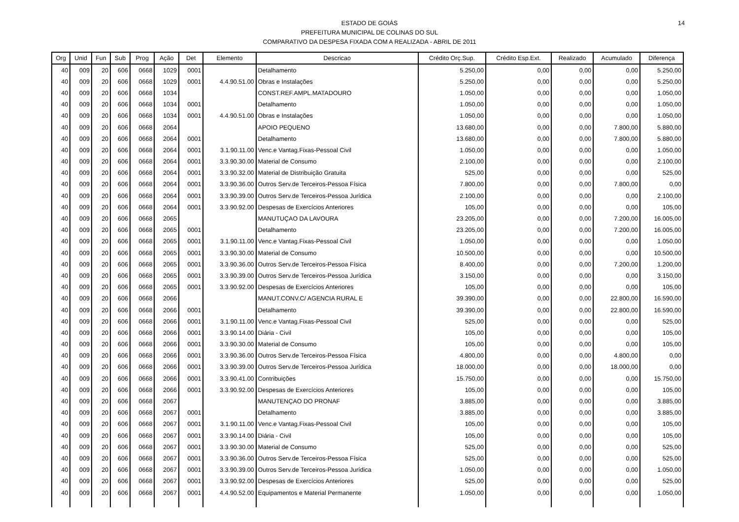14
ESTADO DE GOIÁS
PREFEITURA MUNICIPAL DE COLINAS DO SUL
COMPARATIVO DA DESPESA FIXADA COM A REALIZADA - ABRIL DE 2011
| Org | Unid | Fun | Sub | Prog | Ação | Det | Elemento | Descricao | Crédito Orç.Sup. | Crédito Esp.Ext. | Realizado | Acumulado | Diferença |
| --- | --- | --- | --- | --- | --- | --- | --- | --- | --- | --- | --- | --- | --- |
| 40 | 009 | 20 | 606 | 0668 | 1029 | 0001 | | Detalhamento | 5.250,00 | 0,00 | 0,00 | 0,00 | 5.250,00 |
| 40 | 009 | 20 | 606 | 0668 | 1029 | 0001 | 4.4.90.51.00 | Obras e Instalações | 5.250,00 | 0,00 | 0,00 | 0,00 | 5.250,00 |
| 40 | 009 | 20 | 606 | 0668 | 1034 | | | CONST.REF.AMPL.MATADOURO | 1.050,00 | 0,00 | 0,00 | 0,00 | 1.050,00 |
| 40 | 009 | 20 | 606 | 0668 | 1034 | 0001 | | Detalhamento | 1.050,00 | 0,00 | 0,00 | 0,00 | 1.050,00 |
| 40 | 009 | 20 | 606 | 0668 | 1034 | 0001 | 4.4.90.51.00 | Obras e Instalações | 1.050,00 | 0,00 | 0,00 | 0,00 | 1.050,00 |
| 40 | 009 | 20 | 606 | 0668 | 2064 | | | APOIO PEQUENO | 13.680,00 | 0,00 | 0,00 | 7.800,00 | 5.880,00 |
| 40 | 009 | 20 | 606 | 0668 | 2064 | 0001 | | Detalhamento | 13.680,00 | 0,00 | 0,00 | 7.800,00 | 5.880,00 |
| 40 | 009 | 20 | 606 | 0668 | 2064 | 0001 | 3.1.90.11.00 | Venc.e Vantag.Fixas-Pessoal Civil | 1.050,00 | 0,00 | 0,00 | 0,00 | 1.050,00 |
| 40 | 009 | 20 | 606 | 0668 | 2064 | 0001 | 3.3.90.30.00 | Material de Consumo | 2.100,00 | 0,00 | 0,00 | 0,00 | 2.100,00 |
| 40 | 009 | 20 | 606 | 0668 | 2064 | 0001 | 3.3.90.32.00 | Material de Distribuição Gratuita | 525,00 | 0,00 | 0,00 | 0,00 | 525,00 |
| 40 | 009 | 20 | 606 | 0668 | 2064 | 0001 | 3.3.90.36.00 | Outros Serv.de Terceiros-Pessoa Física | 7.800,00 | 0,00 | 0,00 | 7.800,00 | 0,00 |
| 40 | 009 | 20 | 606 | 0668 | 2064 | 0001 | 3.3.90.39.00 | Outros Serv.de Terceiros-Pessoa Jurídica | 2.100,00 | 0,00 | 0,00 | 0,00 | 2.100,00 |
| 40 | 009 | 20 | 606 | 0668 | 2064 | 0001 | 3.3.90.92.00 | Despesas de Exercícios Anteriores | 105,00 | 0,00 | 0,00 | 0,00 | 105,00 |
| 40 | 009 | 20 | 606 | 0668 | 2065 | | | MANUTUÇAO DA LAVOURA | 23.205,00 | 0,00 | 0,00 | 7.200,00 | 16.005,00 |
| 40 | 009 | 20 | 606 | 0668 | 2065 | 0001 | | Detalhamento | 23.205,00 | 0,00 | 0,00 | 7.200,00 | 16.005,00 |
| 40 | 009 | 20 | 606 | 0668 | 2065 | 0001 | 3.1.90.11.00 | Venc.e Vantag.Fixas-Pessoal Civil | 1.050,00 | 0,00 | 0,00 | 0,00 | 1.050,00 |
| 40 | 009 | 20 | 606 | 0668 | 2065 | 0001 | 3.3.90.30.00 | Material de Consumo | 10.500,00 | 0,00 | 0,00 | 0,00 | 10.500,00 |
| 40 | 009 | 20 | 606 | 0668 | 2065 | 0001 | 3.3.90.36.00 | Outros Serv.de Terceiros-Pessoa Física | 8.400,00 | 0,00 | 0,00 | 7.200,00 | 1.200,00 |
| 40 | 009 | 20 | 606 | 0668 | 2065 | 0001 | 3.3.90.39.00 | Outros Serv.de Terceiros-Pessoa Jurídica | 3.150,00 | 0,00 | 0,00 | 0,00 | 3.150,00 |
| 40 | 009 | 20 | 606 | 0668 | 2065 | 0001 | 3.3.90.92.00 | Despesas de Exercícios Anteriores | 105,00 | 0,00 | 0,00 | 0,00 | 105,00 |
| 40 | 009 | 20 | 606 | 0668 | 2066 | | | MANUT.CONV.C/ AGENCIA RURAL E | 39.390,00 | 0,00 | 0,00 | 22.800,00 | 16.590,00 |
| 40 | 009 | 20 | 606 | 0668 | 2066 | 0001 | | Detalhamento | 39.390,00 | 0,00 | 0,00 | 22.800,00 | 16.590,00 |
| 40 | 009 | 20 | 606 | 0668 | 2066 | 0001 | 3.1.90.11.00 | Venc.e Vantag.Fixas-Pessoal Civil | 525,00 | 0,00 | 0,00 | 0,00 | 525,00 |
| 40 | 009 | 20 | 606 | 0668 | 2066 | 0001 | 3.3.90.14.00 | Diária - Civil | 105,00 | 0,00 | 0,00 | 0,00 | 105,00 |
| 40 | 009 | 20 | 606 | 0668 | 2066 | 0001 | 3.3.90.30.00 | Material de Consumo | 105,00 | 0,00 | 0,00 | 0,00 | 105,00 |
| 40 | 009 | 20 | 606 | 0668 | 2066 | 0001 | 3.3.90.36.00 | Outros Serv.de Terceiros-Pessoa Física | 4.800,00 | 0,00 | 0,00 | 4.800,00 | 0,00 |
| 40 | 009 | 20 | 606 | 0668 | 2066 | 0001 | 3.3.90.39.00 | Outros Serv.de Terceiros-Pessoa Jurídica | 18.000,00 | 0,00 | 0,00 | 18.000,00 | 0,00 |
| 40 | 009 | 20 | 606 | 0668 | 2066 | 0001 | 3.3.90.41.00 | Contribuições | 15.750,00 | 0,00 | 0,00 | 0,00 | 15.750,00 |
| 40 | 009 | 20 | 606 | 0668 | 2066 | 0001 | 3.3.90.92.00 | Despesas de Exercícios Anteriores | 105,00 | 0,00 | 0,00 | 0,00 | 105,00 |
| 40 | 009 | 20 | 606 | 0668 | 2067 | | | MANUTENÇAO DO PRONAF | 3.885,00 | 0,00 | 0,00 | 0,00 | 3.885,00 |
| 40 | 009 | 20 | 606 | 0668 | 2067 | 0001 | | Detalhamento | 3.885,00 | 0,00 | 0,00 | 0,00 | 3.885,00 |
| 40 | 009 | 20 | 606 | 0668 | 2067 | 0001 | 3.1.90.11.00 | Venc.e Vantag.Fixas-Pessoal Civil | 105,00 | 0,00 | 0,00 | 0,00 | 105,00 |
| 40 | 009 | 20 | 606 | 0668 | 2067 | 0001 | 3.3.90.14.00 | Diária - Civil | 105,00 | 0,00 | 0,00 | 0,00 | 105,00 |
| 40 | 009 | 20 | 606 | 0668 | 2067 | 0001 | 3.3.90.30.00 | Material de Consumo | 525,00 | 0,00 | 0,00 | 0,00 | 525,00 |
| 40 | 009 | 20 | 606 | 0668 | 2067 | 0001 | 3.3.90.36.00 | Outros Serv.de Terceiros-Pessoa Física | 525,00 | 0,00 | 0,00 | 0,00 | 525,00 |
| 40 | 009 | 20 | 606 | 0668 | 2067 | 0001 | 3.3.90.39.00 | Outros Serv.de Terceiros-Pessoa Jurídica | 1.050,00 | 0,00 | 0,00 | 0,00 | 1.050,00 |
| 40 | 009 | 20 | 606 | 0668 | 2067 | 0001 | 3.3.90.92.00 | Despesas de Exercícios Anteriores | 525,00 | 0,00 | 0,00 | 0,00 | 525,00 |
| 40 | 009 | 20 | 606 | 0668 | 2067 | 0001 | 4.4.90.52.00 | Equipamentos e Material Permanente | 1.050,00 | 0,00 | 0,00 | 0,00 | 1.050,00 |